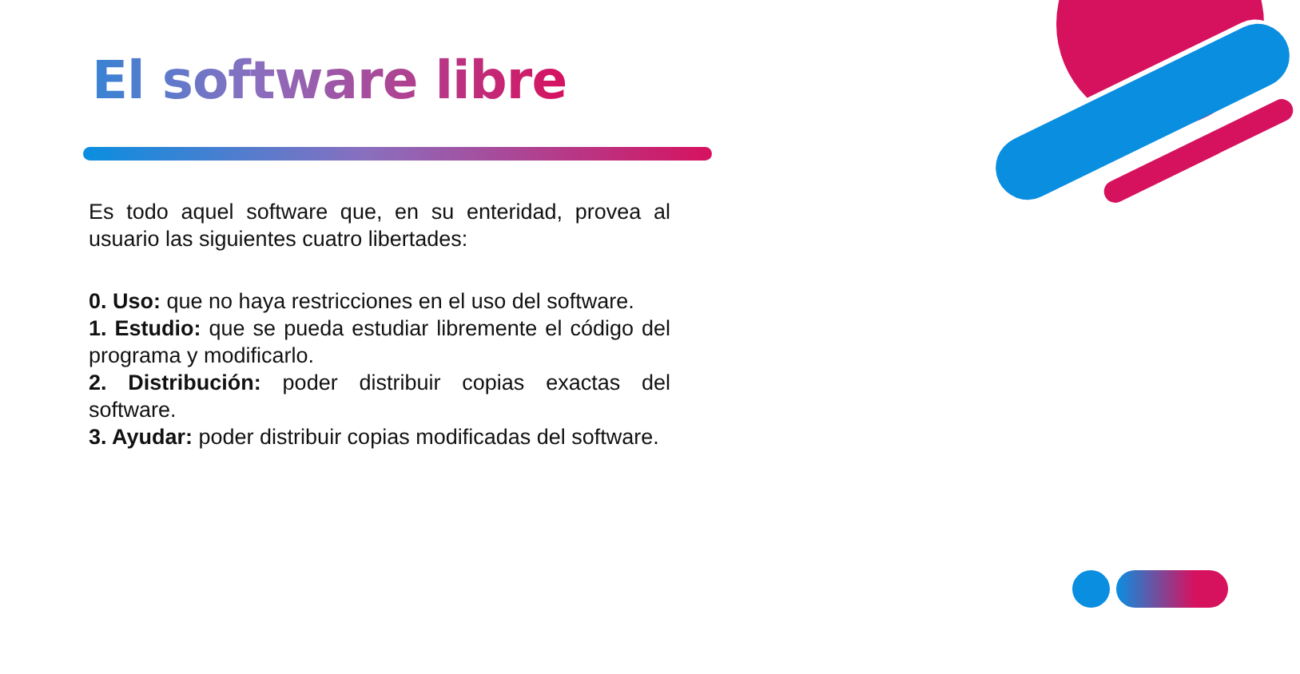El software libre
Es todo aquel software que, en su enteridad, provea al usuario las siguientes cuatro libertades:
0. Uso: que no haya restricciones en el uso del software.
1. Estudio: que se pueda estudiar libremente el código del programa y modificarlo.
2. Distribución: poder distribuir copias exactas del software.
3. Ayudar: poder distribuir copias modificadas del software.